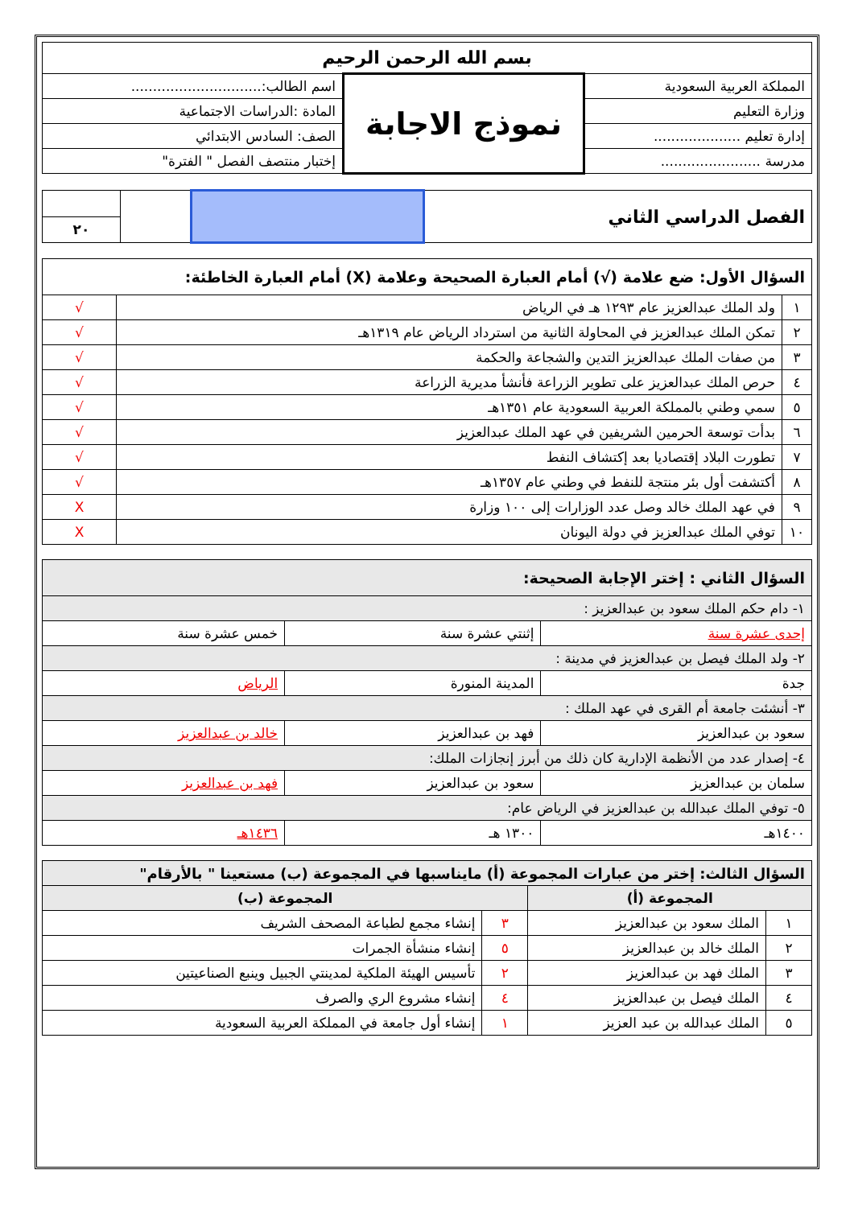| بسم الله الرحمن الرحيم | | |
| المملكة العربية السعودية | نموذج الاجابة | اسم الطالب:.............................. |
| وزارة التعليم | | المادة :الدراسات الاجتماعية |
| إدارة تعليم .................... | | الصف: السادس الابتدائي |
| مدرسة ....................... | | إختبار منتصف الفصل " الفترة" |
| الفصل الدراسي الثاني | | | |
| | | | ٢٠ |
| السؤال الأول: ضع علامة (√) أمام العبارة الصحيحة وعلامة (X) أمام العبارة الخاطئة: | | |
| --- | --- | --- |
| ١ | ولد الملك عبدالعزيز عام ١٢٩٣ هـ في الرياض | √ |
| ٢ | تمكن الملك عبدالعزيز في المحاولة الثانية من استرداد الرياض عام ١٣١٩هـ | √ |
| ٣ | من صفات الملك عبدالعزيز التدين والشجاعة والحكمة | √ |
| ٤ | حرص الملك عبدالعزيز على تطوير الزراعة فأنشأ مديرية الزراعة | √ |
| ٥ | سمي وطني بالمملكة العربية السعودية عام ١٣٥١هـ | √ |
| ٦ | بدأت توسعة الحرمين الشريفين في عهد الملك عبدالعزيز | √ |
| ٧ | تطورت البلاد إقتصاديا بعد إكتشاف النفط | √ |
| ٨ | أكتشفت أول بئر منتجة للنفط في وطني عام ١٣٥٧هـ | √ |
| ٩ | في عهد الملك خالد وصل عدد الوزارات إلى ١٠٠ وزارة | X |
| ١٠ | توفي الملك عبدالعزيز في دولة اليونان | X |
| السؤال الثاني : إختر الإجابة الصحيحة: | | |
| --- | --- | --- |
| ١- دام حكم الملك سعود بن عبدالعزيز : | | |
| إحدى عشرة سنة | إثنتي عشرة سنة | خمس عشرة سنة |
| ٢- ولد الملك فيصل بن عبدالعزيز في مدينة : | | |
| جدة | المدينة المنورة | الرياض |
| ٣- أنشئت جامعة أم القرى في عهد الملك : | | |
| سعود بن عبدالعزيز | فهد بن عبدالعزيز | خالد بن عبدالعزيز |
| ٤- إصدار عدد من الأنظمة الإدارية كان ذلك من أبرز إنجازات الملك: | | |
| سلمان بن عبدالعزيز | سعود بن عبدالعزيز | فهد بن عبدالعزيز |
| ٥- توفي الملك عبدالله بن عبدالعزيز في الرياض عام: | | |
| ١٤٠٠هـ | ١٣٠٠ هـ | ١٤٣٦هـ |
| السؤال الثالث: إختر من عبارات المجموعة (أ) مايناسبها في المجموعة (ب) مستعينا " بالأرقام" | | | |
| --- | --- | --- | --- |
| المجموعة (أ) | | المجموعة (ب) | |
| ١ | الملك سعود بن عبدالعزيز | ٣ | إنشاء مجمع لطباعة المصحف الشريف |
| ٢ | الملك خالد بن عبدالعزيز | ٥ | إنشاء منشأة الجمرات |
| ٣ | الملك فهد بن عبدالعزيز | ٢ | تأسيس الهيئة الملكية لمدينتي الجبيل وينبع الصناعيتين |
| ٤ | الملك فيصل بن عبدالعزيز | ٤ | إنشاء مشروع الري والصرف |
| ٥ | الملك عبدالله بن عبد العزيز | ١ | إنشاء أول جامعة في المملكة العربية السعودية |